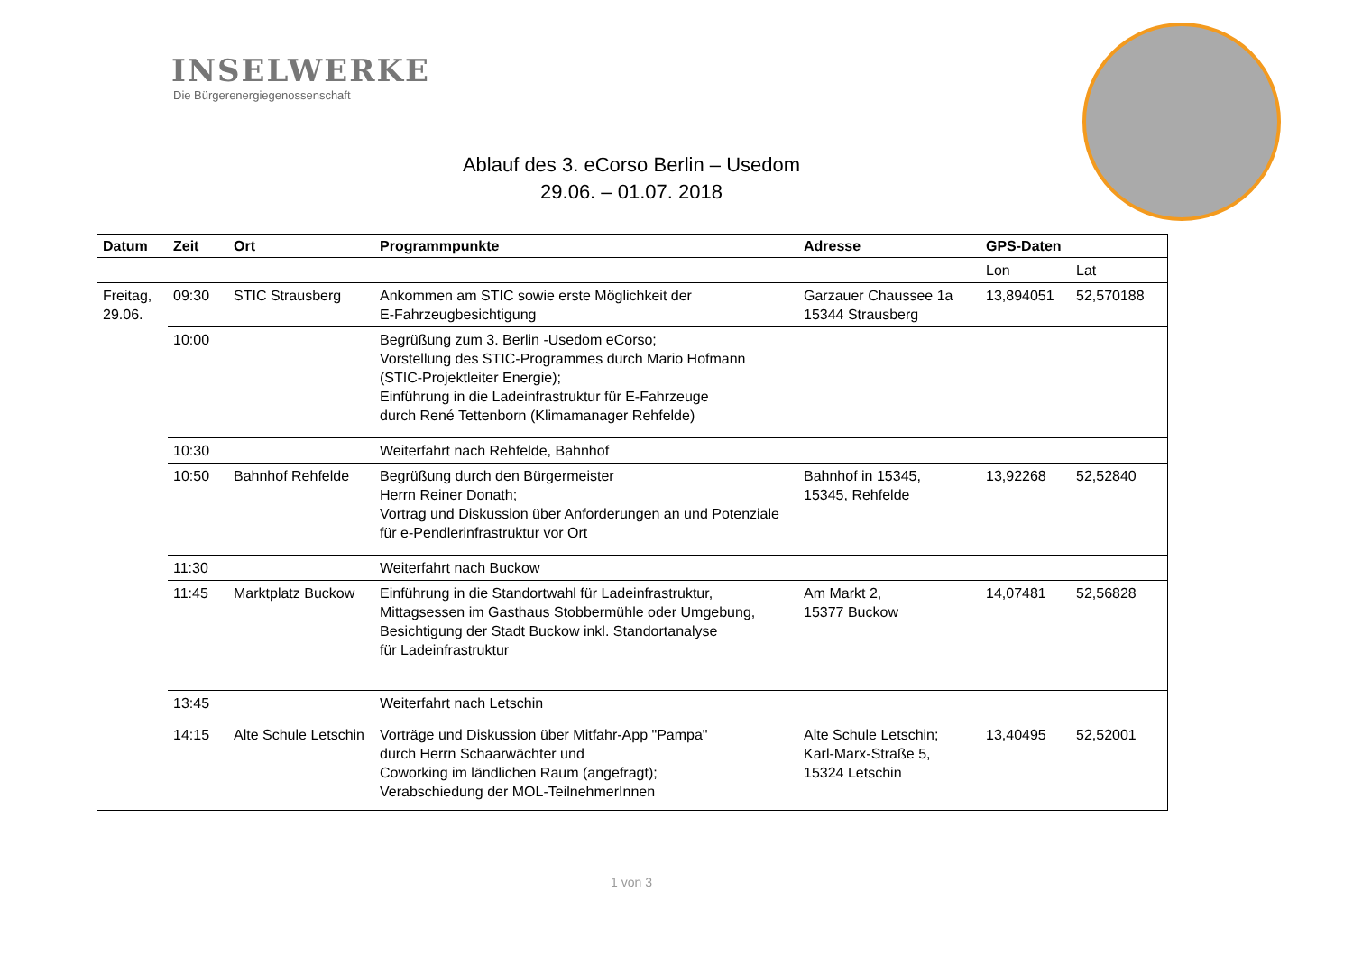INSELWERKE
Die Bürgerenergiegenossenschaft
Ablauf des 3. eCorso Berlin – Usedom
29.06. – 01.07. 2018
| Datum | Zeit | Ort | Programmpunkte | Adresse | GPS-Daten | |
| --- | --- | --- | --- | --- | --- | --- |
| | | | | | Lon | Lat |
| Freitag, 29.06. | 09:30 | STIC Strausberg | Ankommen am STIC sowie erste Möglichkeit der E-Fahrzeugbesichtigung | Garzauer Chaussee 1a 15344 Strausberg | 13,894051 | 52,570188 |
| | 10:00 | | Begrüßung zum 3. Berlin -Usedom eCorso; Vorstellung des STIC-Programmes durch Mario Hofmann (STIC-Projektleiter Energie); Einführung in die Ladeinfrastruktur für E-Fahrzeuge durch René Tettenborn (Klimamanager Rehfelde) | | | |
| | 10:30 | | Weiterfahrt nach Rehfelde, Bahnhof | | | |
| | 10:50 | Bahnhof Rehfelde | Begrüßung durch den Bürgermeister Herrn Reiner Donath; Vortrag und Diskussion über Anforderungen an und Potenziale für e-Pendlerinfrastruktur vor Ort | Bahnhof in 15345, 15345, Rehfelde | 13,92268 | 52,52840 |
| | 11:30 | | Weiterfahrt nach Buckow | | | |
| | 11:45 | Marktplatz Buckow | Einführung in die Standortwahl für Ladeinfrastruktur, Mittagsessen im Gasthaus Stobbermühle oder Umgebung, Besichtigung der Stadt Buckow inkl. Standortanalyse für Ladeinfrastruktur | Am Markt 2, 15377 Buckow | 14,07481 | 52,56828 |
| | 13:45 | | Weiterfahrt nach Letschin | | | |
| | 14:15 | Alte Schule Letschin | Vorträge und Diskussion über Mitfahr-App "Pampa" durch Herrn Schaarwächter und Coworking im ländlichen Raum (angefragt); Verabschiedung der MOL-TeilnehmerInnen | Alte Schule Letschin; Karl-Marx-Straße 5, 15324 Letschin | 13,40495 | 52,52001 |
1 von 3